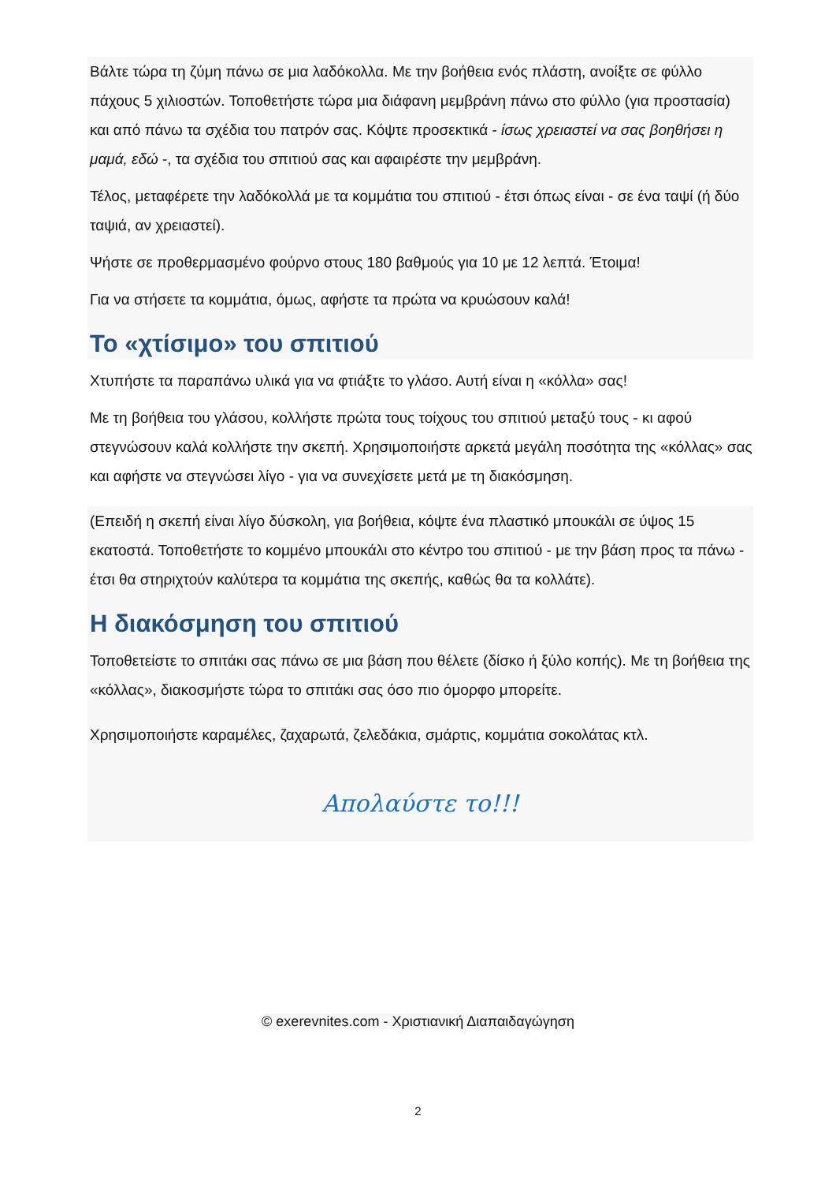Βάλτε τώρα τη ζύμη πάνω σε μια λαδόκολλα. Με την βοήθεια ενός πλάστη, ανοίξτε σε φύλλο πάχους 5 χιλιοστών. Τοποθετήστε τώρα μια διάφανη μεμβράνη πάνω στο φύλλο (για προστασία) και από πάνω τα σχέδια του πατρόν σας. Κόψτε προσεκτικά - ίσως χρειαστεί να σας βοηθήσει η μαμά, εδώ -, τα σχέδια του σπιτιού σας και αφαιρέστε την μεμβράνη.
Τέλος, μεταφέρετε την λαδόκολλά με τα κομμάτια του σπιτιού - έτσι όπως είναι - σε ένα ταψί (ή δύο ταψιά, αν χρειαστεί).
Ψήστε σε προθερμασμένο φούρνο στους 180 βαθμούς για 10 με 12 λεπτά. Έτοιμα!
Για να στήσετε τα κομμάτια, όμως, αφήστε τα πρώτα να κρυώσουν καλά!
Το «χτίσιμο» του σπιτιού
Χτυπήστε τα παραπάνω υλικά για να φτιάξτε το γλάσο. Αυτή είναι η «κόλλα» σας!
Με τη βοήθεια του γλάσου, κολλήστε πρώτα τους τοίχους του σπιτιού μεταξύ τους - κι αφού στεγνώσουν καλά κολλήστε την σκεπή. Χρησιμοποιήστε αρκετά μεγάλη ποσότητα της «κόλλας» σας και αφήστε να στεγνώσει λίγο - για να συνεχίσετε μετά με τη διακόσμηση.
(Επειδή η σκεπή είναι λίγο δύσκολη, για βοήθεια, κόψτε ένα πλαστικό μπουκάλι σε ύψος 15 εκατοστά. Τοποθετήστε το κομμένο μπουκάλι στο κέντρο του σπιτιού - με την βάση προς τα πάνω - έτσι θα στηριχτούν καλύτερα τα κομμάτια της σκεπής, καθώς θα τα κολλάτε).
Η διακόσμηση του σπιτιού
Τοποθετείστε το σπιτάκι σας πάνω σε μια βάση που θέλετε (δίσκο ή ξύλο κοπής). Με τη βοήθεια της «κόλλας», διακοσμήστε τώρα το σπιτάκι σας όσο πιο όμορφο μπορείτε.
Χρησιμοποιήστε καραμέλες, ζαχαρωτά, ζελεδάκια, σμάρτις, κομμάτια σοκολάτας κτλ.
Απολαύστε το!!!
© exerevnites.com - Χριστιανική Διαπαιδαγώγηση
2